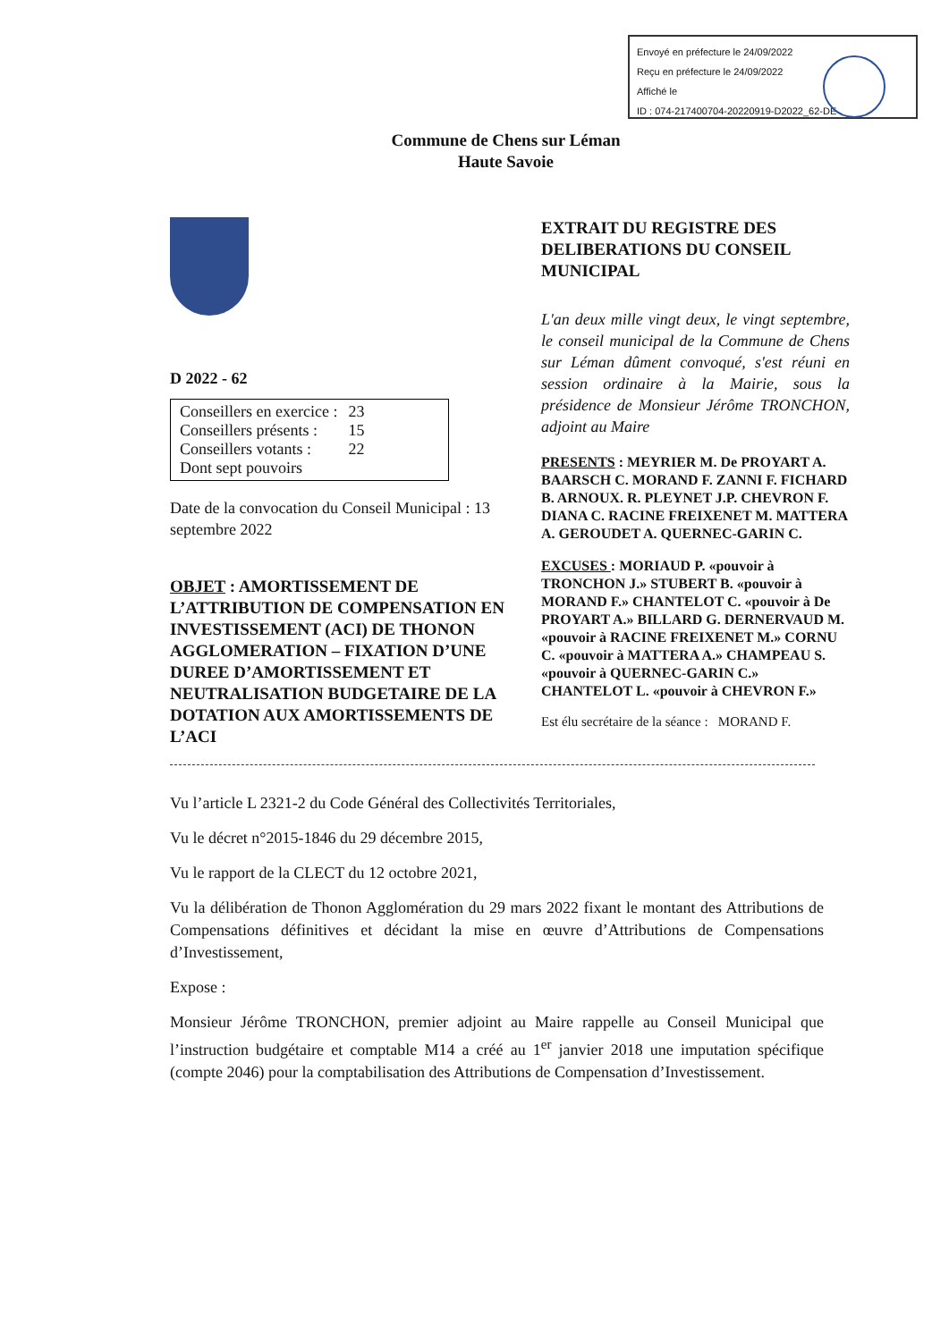Envoyé en préfecture le 24/09/2022
Reçu en préfecture le 24/09/2022
Affiché le
ID : 074-217400704-20220919-D2022_62-DE
Commune de Chens sur Léman
Haute Savoie
D 2022 - 62
| Conseillers en exercice : | 23 |
| Conseillers présents : | 15 |
| Conseillers votants : | 22 |
| Dont sept pouvoirs | |
Date de la convocation du Conseil Municipal : 13 septembre 2022
OBJET : AMORTISSEMENT DE L’ATTRIBUTION DE COMPENSATION EN INVESTISSEMENT (ACI) DE THONON AGGLOMERATION – FIXATION D’UNE DUREE D’AMORTISSEMENT ET NEUTRALISATION BUDGETAIRE DE LA DOTATION AUX AMORTISSEMENTS DE L’ACI
EXTRAIT DU REGISTRE DES DELIBERATIONS DU CONSEIL MUNICIPAL
L'an deux mille vingt deux, le vingt septembre, le conseil municipal de la Commune de Chens sur Léman dûment convoqué, s'est réuni en session ordinaire à la Mairie, sous la présidence de Monsieur Jérôme TRONCHON, adjoint au Maire
PRESENTS : MEYRIER M. De PROYART A. BAARSCH C. MORAND F. ZANNI F. FICHARD B. ARNOUX. R. PLEYNET J.P. CHEVRON F. DIANA C. RACINE FREIXENET M. MATTERA A. GEROUDET A. QUERNEC-GARIN C.
EXCUSES : MORIAUD P. «pouvoir à TRONCHON J.» STUBERT B. «pouvoir à MORAND F.» CHANTELOT C. «pouvoir à De PROYART A.» BILLARD G. DERNERVAUD M. «pouvoir à RACINE FREIXENET M.» CORNU C. «pouvoir à MATTERA A.» CHAMPEAU S. «pouvoir à QUERNEC-GARIN C.» CHANTELOT L. «pouvoir à CHEVRON F.»
Est élu secrétaire de la séance : MORAND F.
Vu l’article L 2321-2 du Code Général des Collectivités Territoriales,
Vu le décret n°2015-1846 du 29 décembre 2015,
Vu le rapport de la CLECT du 12 octobre 2021,
Vu la délibération de Thonon Agglomération du 29 mars 2022 fixant le montant des Attributions de Compensations définitives et décidant la mise en œuvre d’Attributions de Compensations d’Investissement,
Expose :
Monsieur Jérôme TRONCHON, premier adjoint au Maire rappelle au Conseil Municipal que l’instruction budgétaire et comptable M14 a créé au 1<sup>er</sup> janvier 2018 une imputation spécifique (compte 2046) pour la comptabilisation des Attributions de Compensation d’Investissement.